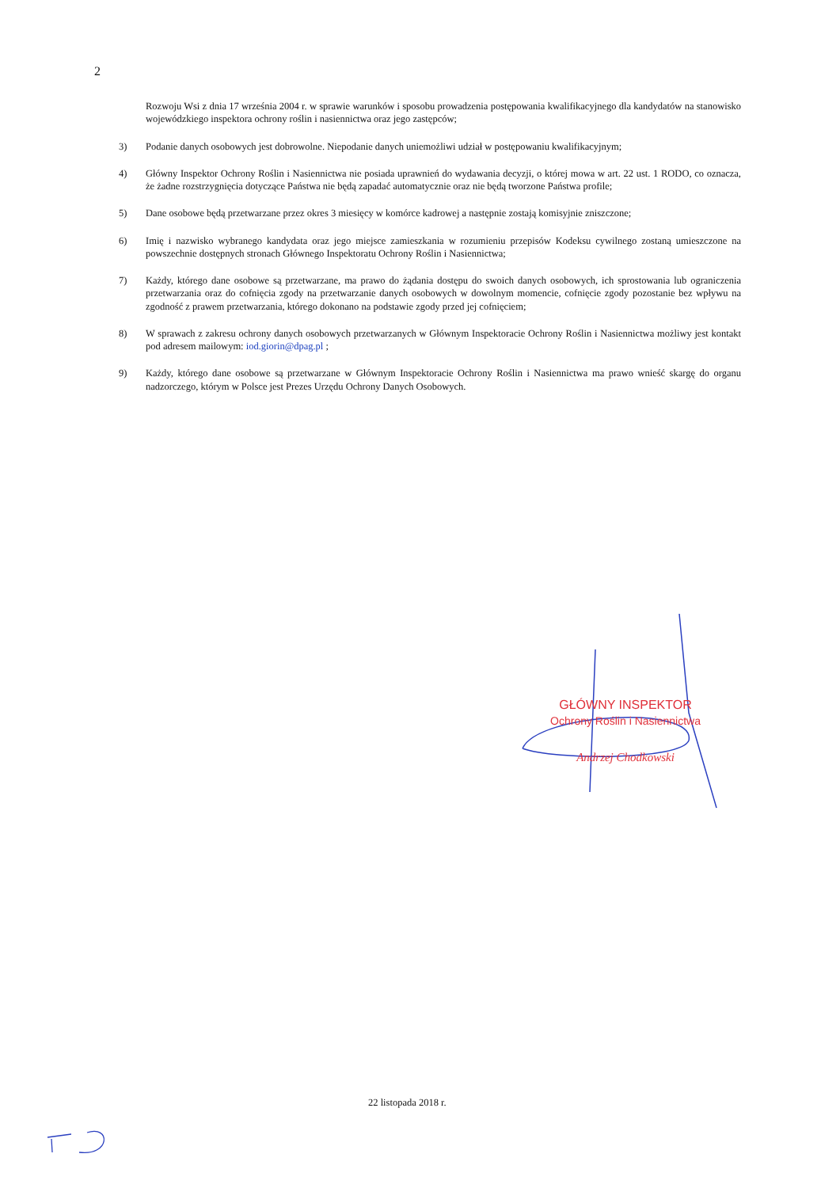2
Rozwoju Wsi z dnia 17 września 2004 r. w sprawie warunków i sposobu prowadzenia postępowania kwalifikacyjnego dla kandydatów na stanowisko wojewódzkiego inspektora ochrony roślin i nasiennictwa oraz jego zastępców;
3) Podanie danych osobowych jest dobrowolne. Niepodanie danych uniemożliwi udział w postępowaniu kwalifikacyjnym;
4) Główny Inspektor Ochrony Roślin i Nasiennictwa nie posiada uprawnień do wydawania decyzji, o której mowa w art. 22 ust. 1 RODO, co oznacza, że żadne rozstrzygnięcia dotyczące Państwa nie będą zapadać automatycznie oraz nie będą tworzone Państwa profile;
5) Dane osobowe będą przetwarzane przez okres 3 miesięcy w komórce kadrowej a następnie zostają komisyjnie zniszczone;
6) Imię i nazwisko wybranego kandydata oraz jego miejsce zamieszkania w rozumieniu przepisów Kodeksu cywilnego zostaną umieszczone na powszechnie dostępnych stronach Głównego Inspektoratu Ochrony Roślin i Nasiennictwa;
7) Każdy, którego dane osobowe są przetwarzane, ma prawo do żądania dostępu do swoich danych osobowych, ich sprostowania lub ograniczenia przetwarzania oraz do cofnięcia zgody na przetwarzanie danych osobowych w dowolnym momencie, cofnięcie zgody pozostanie bez wpływu na zgodność z prawem przetwarzania, którego dokonano na podstawie zgody przed jej cofnięciem;
8) W sprawach z zakresu ochrony danych osobowych przetwarzanych w Głównym Inspektoracie Ochrony Roślin i Nasiennictwa możliwy jest kontakt pod adresem mailowym: iod.giorin@dpag.pl ;
9) Każdy, którego dane osobowe są przetwarzane w Głównym Inspektoracie Ochrony Roślin i Nasiennictwa ma prawo wnieść skargę do organu nadzorczego, którym w Polsce jest Prezes Urzędu Ochrony Danych Osobowych.
GŁÓWNY INSPEKTOR
Ochrony Roślin i Nasiennictwa
Andrzej Chodkowski
22 listopada 2018 r.